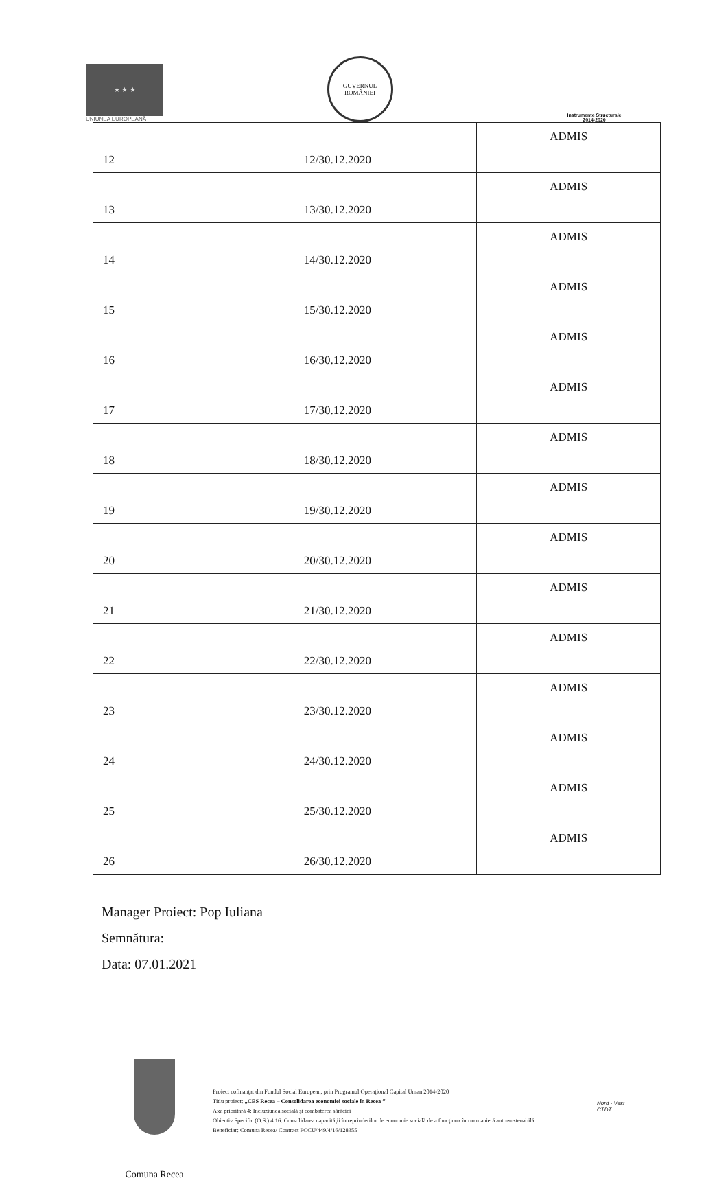★ ★ ★
UNIUNEA EUROPEANĂ
GUVERNUL ROMÂNIEI
Instrumente Structurale
2014-2020
| 12 | 12/30.12.2020 | ADMIS |
| 13 | 13/30.12.2020 | ADMIS |
| 14 | 14/30.12.2020 | ADMIS |
| 15 | 15/30.12.2020 | ADMIS |
| 16 | 16/30.12.2020 | ADMIS |
| 17 | 17/30.12.2020 | ADMIS |
| 18 | 18/30.12.2020 | ADMIS |
| 19 | 19/30.12.2020 | ADMIS |
| 20 | 20/30.12.2020 | ADMIS |
| 21 | 21/30.12.2020 | ADMIS |
| 22 | 22/30.12.2020 | ADMIS |
| 23 | 23/30.12.2020 | ADMIS |
| 24 | 24/30.12.2020 | ADMIS |
| 25 | 25/30.12.2020 | ADMIS |
| 26 | 26/30.12.2020 | ADMIS |
Manager Proiect: Pop Iuliana
Semnătura:
Data: 07.01.2021
Comuna Recea
Proiect cofinanţat din Fondul Social European, prin Programul Operaţional Capital Uman 2014-2020
Titlu proiect: „CES Recea – Consolidarea economiei sociale în Recea ”
Axa prioritară 4: Incluziunea socială şi combaterea sărăciei
Obiectiv Specific (O.S.) 4.16: Consolidarea capacităţii întreprinderilor de economie socială de a funcţiona într-o manieră auto-sustenabilă
Beneficiar: Comuna Recea/ Contract POCU/449/4/16/128355
Nord - Vest
CTDT